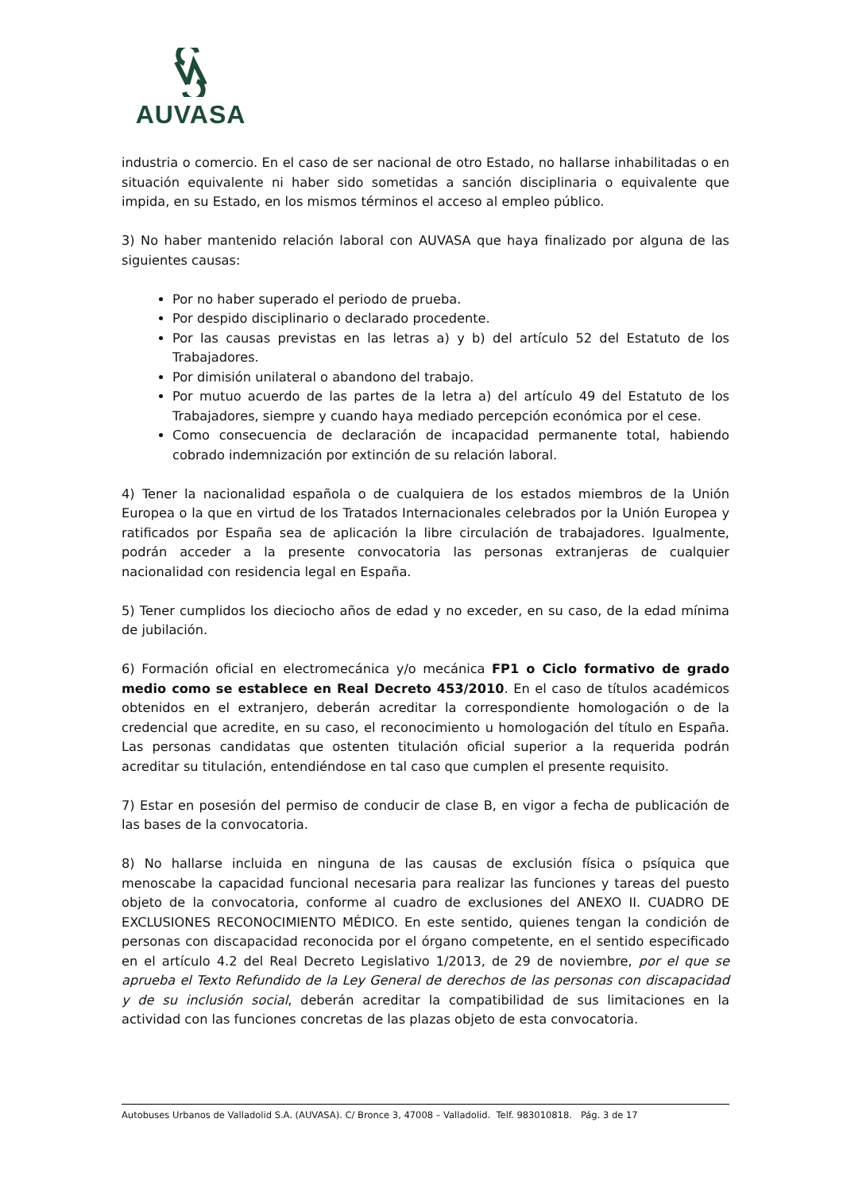AUVASA
industria o comercio. En el caso de ser nacional de otro Estado, no hallarse inhabilitadas o en situación equivalente ni haber sido sometidas a sanción disciplinaria o equivalente que impida, en su Estado, en los mismos términos el acceso al empleo público.
3) No haber mantenido relación laboral con AUVASA que haya finalizado por alguna de las siguientes causas:
Por no haber superado el periodo de prueba.
Por despido disciplinario o declarado procedente.
Por las causas previstas en las letras a) y b) del artículo 52 del Estatuto de los Trabajadores.
Por dimisión unilateral o abandono del trabajo.
Por mutuo acuerdo de las partes de la letra a) del artículo 49 del Estatuto de los Trabajadores, siempre y cuando haya mediado percepción económica por el cese.
Como consecuencia de declaración de incapacidad permanente total, habiendo cobrado indemnización por extinción de su relación laboral.
4) Tener la nacionalidad española o de cualquiera de los estados miembros de la Unión Europea o la que en virtud de los Tratados Internacionales celebrados por la Unión Europea y ratificados por España sea de aplicación la libre circulación de trabajadores. Igualmente, podrán acceder a la presente convocatoria las personas extranjeras de cualquier nacionalidad con residencia legal en España.
5) Tener cumplidos los dieciocho años de edad y no exceder, en su caso, de la edad mínima de jubilación.
6) Formación oficial en electromecánica y/o mecánica FP1 o Ciclo formativo de grado medio como se establece en Real Decreto 453/2010. En el caso de títulos académicos obtenidos en el extranjero, deberán acreditar la correspondiente homologación o de la credencial que acredite, en su caso, el reconocimiento u homologación del título en España. Las personas candidatas que ostenten titulación oficial superior a la requerida podrán acreditar su titulación, entendiéndose en tal caso que cumplen el presente requisito.
7) Estar en posesión del permiso de conducir de clase B, en vigor a fecha de publicación de las bases de la convocatoria.
8) No hallarse incluida en ninguna de las causas de exclusión física o psíquica que menoscabe la capacidad funcional necesaria para realizar las funciones y tareas del puesto objeto de la convocatoria, conforme al cuadro de exclusiones del ANEXO II. CUADRO DE EXCLUSIONES RECONOCIMIENTO MÉDICO. En este sentido, quienes tengan la condición de personas con discapacidad reconocida por el órgano competente, en el sentido especificado en el artículo 4.2 del Real Decreto Legislativo 1/2013, de 29 de noviembre, por el que se aprueba el Texto Refundido de la Ley General de derechos de las personas con discapacidad y de su inclusión social, deberán acreditar la compatibilidad de sus limitaciones en la actividad con las funciones concretas de las plazas objeto de esta convocatoria.
Autobuses Urbanos de Valladolid S.A. (AUVASA). C/ Bronce 3, 47008 – Valladolid. Telf. 983010818. Pág. 3 de 17